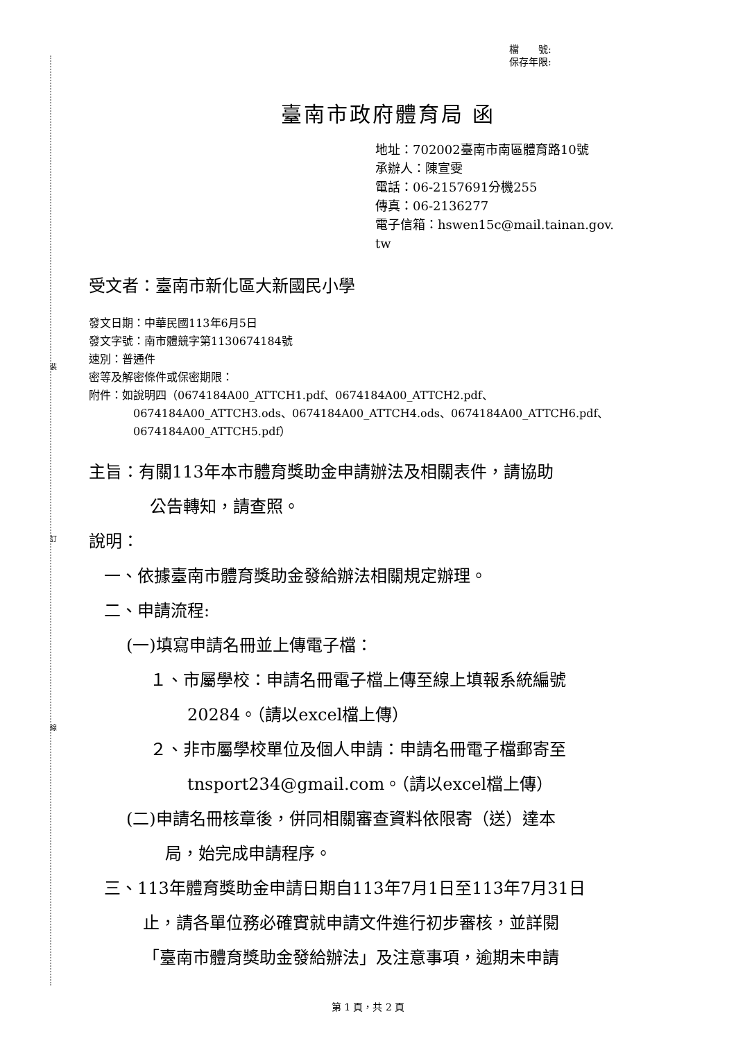裝
訂
線
檔　　號:
保存年限:
臺南市政府體育局 函
地址：702002臺南市南區體育路10號
承辦人：陳宣雯
電話：06-2157691分機255
傳真：06-2136277
電子信箱：hswen15c@mail.tainan.gov.
tw
受文者：臺南市新化區大新國民小學
發文日期：中華民國113年6月5日
發文字號：南市體競字第1130674184號
速別：普通件
密等及解密條件或保密期限：
附件：如說明四（0674184A00_ATTCH1.pdf、0674184A00_ATTCH2.pdf、
0674184A00_ATTCH3.ods、0674184A00_ATTCH4.ods、0674184A00_ATTCH6.pdf、
0674184A00_ATTCH5.pdf）
主旨：有關113年本市體育獎助金申請辦法及相關表件，請協助
公告轉知，請查照。
說明：
一、依據臺南市體育獎助金發給辦法相關規定辦理。
二、申請流程:
(一)填寫申請名冊並上傳電子檔：
１、市屬學校：申請名冊電子檔上傳至線上填報系統編號
20284。（請以excel檔上傳）
２、非市屬學校單位及個人申請：申請名冊電子檔郵寄至
tnsport234@gmail.com。（請以excel檔上傳）
(二)申請名冊核章後，併同相關審查資料依限寄（送）達本
局，始完成申請程序。
三、113年體育獎助金申請日期自113年7月1日至113年7月31日
止，請各單位務必確實就申請文件進行初步審核，並詳閱
「臺南市體育獎助金發給辦法」及注意事項，逾期未申請
第 1 頁，共 2 頁